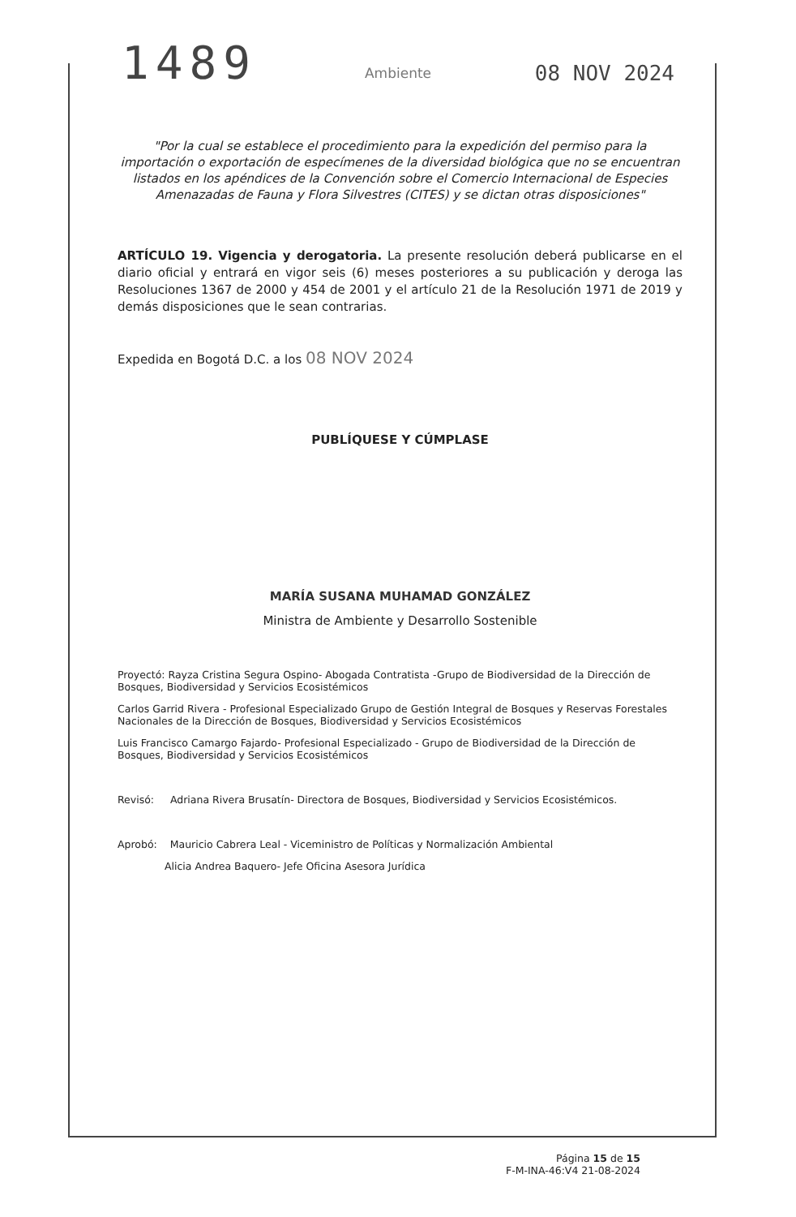1489
08 NOV 2024
Ambiente
"Por la cual se establece el procedimiento para la expedición del permiso para la importación o exportación de especímenes de la diversidad biológica que no se encuentran listados en los apéndices de la Convención sobre el Comercio Internacional de Especies Amenazadas de Fauna y Flora Silvestres (CITES) y se dictan otras disposiciones"
ARTÍCULO 19. Vigencia y derogatoria. La presente resolución deberá publicarse en el diario oficial y entrará en vigor seis (6) meses posteriores a su publicación y deroga las Resoluciones 1367 de 2000 y 454 de 2001 y el artículo 21 de la Resolución 1971 de 2019 y demás disposiciones que le sean contrarias.
Expedida en Bogotá D.C. a los 08 NOV 2024
PUBLÍQUESE Y CÚMPLASE
MARÍA SUSANA MUHAMAD GONZÁLEZ
Ministra de Ambiente y Desarrollo Sostenible
Proyectó: Rayza Cristina Segura Ospino- Abogada Contratista -Grupo de Biodiversidad de la Dirección de Bosques, Biodiversidad y Servicios Ecosistémicos
Carlos Garrid Rivera - Profesional Especializado Grupo de Gestión Integral de Bosques y Reservas Forestales Nacionales de la Dirección de Bosques, Biodiversidad y Servicios Ecosistémicos
Luis Francisco Camargo Fajardo- Profesional Especializado - Grupo de Biodiversidad de la Dirección de Bosques, Biodiversidad y Servicios Ecosistémicos
Revisó: Adriana Rivera Brusatín- Directora de Bosques, Biodiversidad y Servicios Ecosistémicos.
Aprobó: Mauricio Cabrera Leal - Viceministro de Políticas y Normalización Ambiental
Alicia Andrea Baquero- Jefe Oficina Asesora Jurídica
Página 15 de 15
F-M-INA-46:V4 21-08-2024